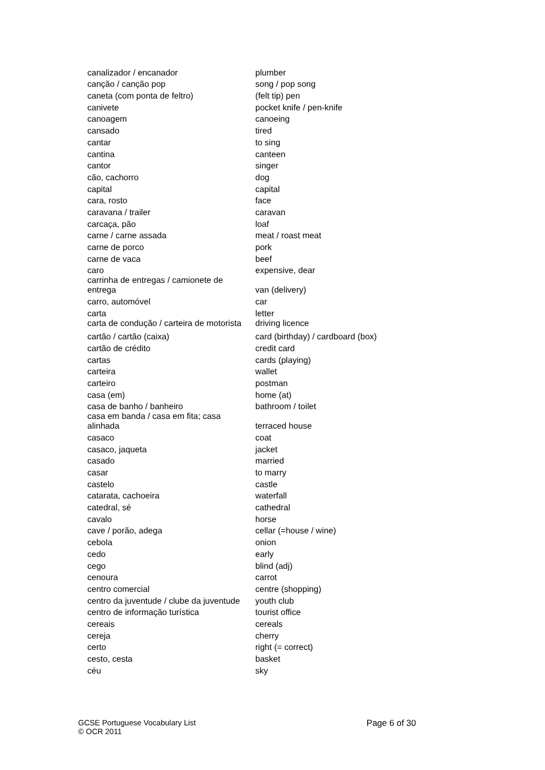| canalizador / encanador | plumber |
| canção / canção pop | song / pop song |
| caneta (com ponta de feltro) | (felt tip) pen |
| canivete | pocket knife / pen-knife |
| canoagem | canoeing |
| cansado | tired |
| cantar | to sing |
| cantina | canteen |
| cantor | singer |
| cão, cachorro | dog |
| capital | capital |
| cara, rosto | face |
| caravana / trailer | caravan |
| carcaça, pão | loaf |
| carne / carne assada | meat / roast meat |
| carne de porco | pork |
| carne de vaca | beef |
| caro | expensive, dear |
| carrinha de entregas / camionete de entrega | van (delivery) |
| carro, automóvel | car |
| carta | letter |
| carta de condução / carteira de motorista | driving licence |
| cartão / cartão (caixa) | card (birthday) / cardboard (box) |
| cartão de crédito | credit card |
| cartas | cards (playing) |
| carteira | wallet |
| carteiro | postman |
| casa (em) | home (at) |
| casa de banho / banheiro | bathroom / toilet |
| casa em banda / casa em fita; casa alinhada | terraced house |
| casaco | coat |
| casaco, jaqueta | jacket |
| casado | married |
| casar | to marry |
| castelo | castle |
| catarata, cachoeira | waterfall |
| catedral, sé | cathedral |
| cavalo | horse |
| cave / porão, adega | cellar (=house / wine) |
| cebola | onion |
| cedo | early |
| cego | blind (adj) |
| cenoura | carrot |
| centro comercial | centre (shopping) |
| centro da juventude / clube da juventude | youth club |
| centro de informação turística | tourist office |
| cereais | cereals |
| cereja | cherry |
| certo | right (= correct) |
| cesto, cesta | basket |
| céu | sky |
GCSE Portuguese Vocabulary List
© OCR 2011
Page 6 of 30